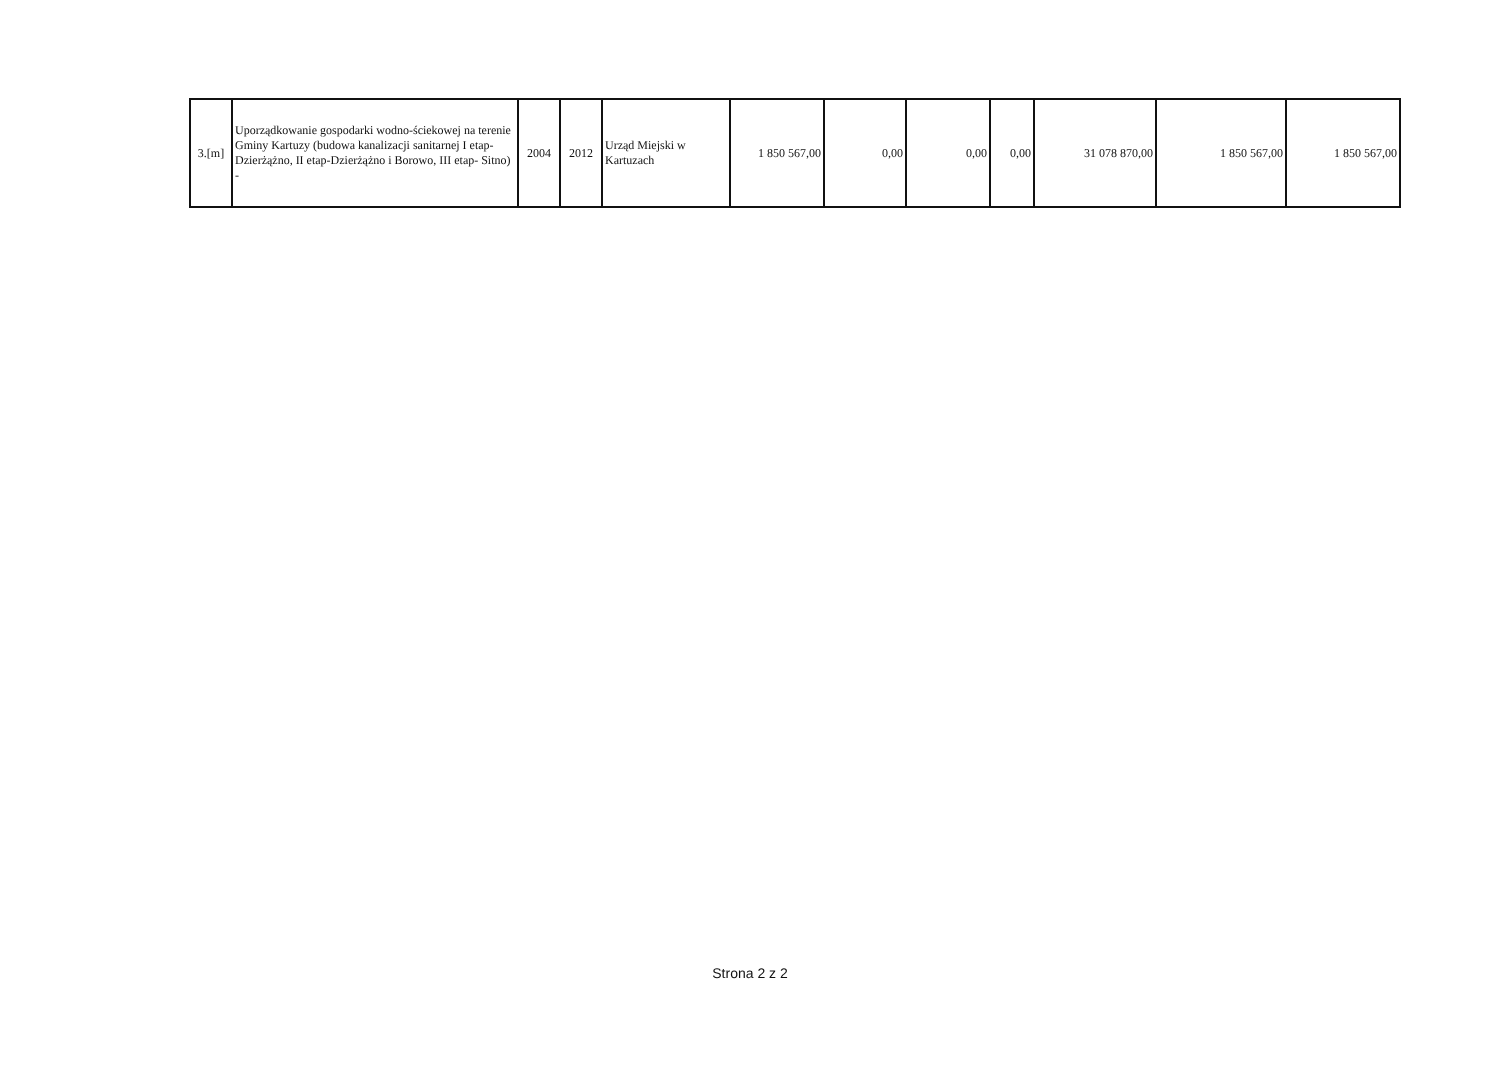| 3.[m] | Uporządkowanie gospodarki wodno-ściekowej na terenie Gminy Kartuzy (budowa kanalizacji sanitarnej I etap-Dzierżążno, II etap-Dzierżążno i Borowo, III etap- Sitno) - | 2004 | 2012 | Urząd Miejski w Kartuzach | 1 850 567,00 | 0,00 | 0,00 | 0,00 | 31 078 870,00 | 1 850 567,00 | 1 850 567,00 |
Strona 2 z 2